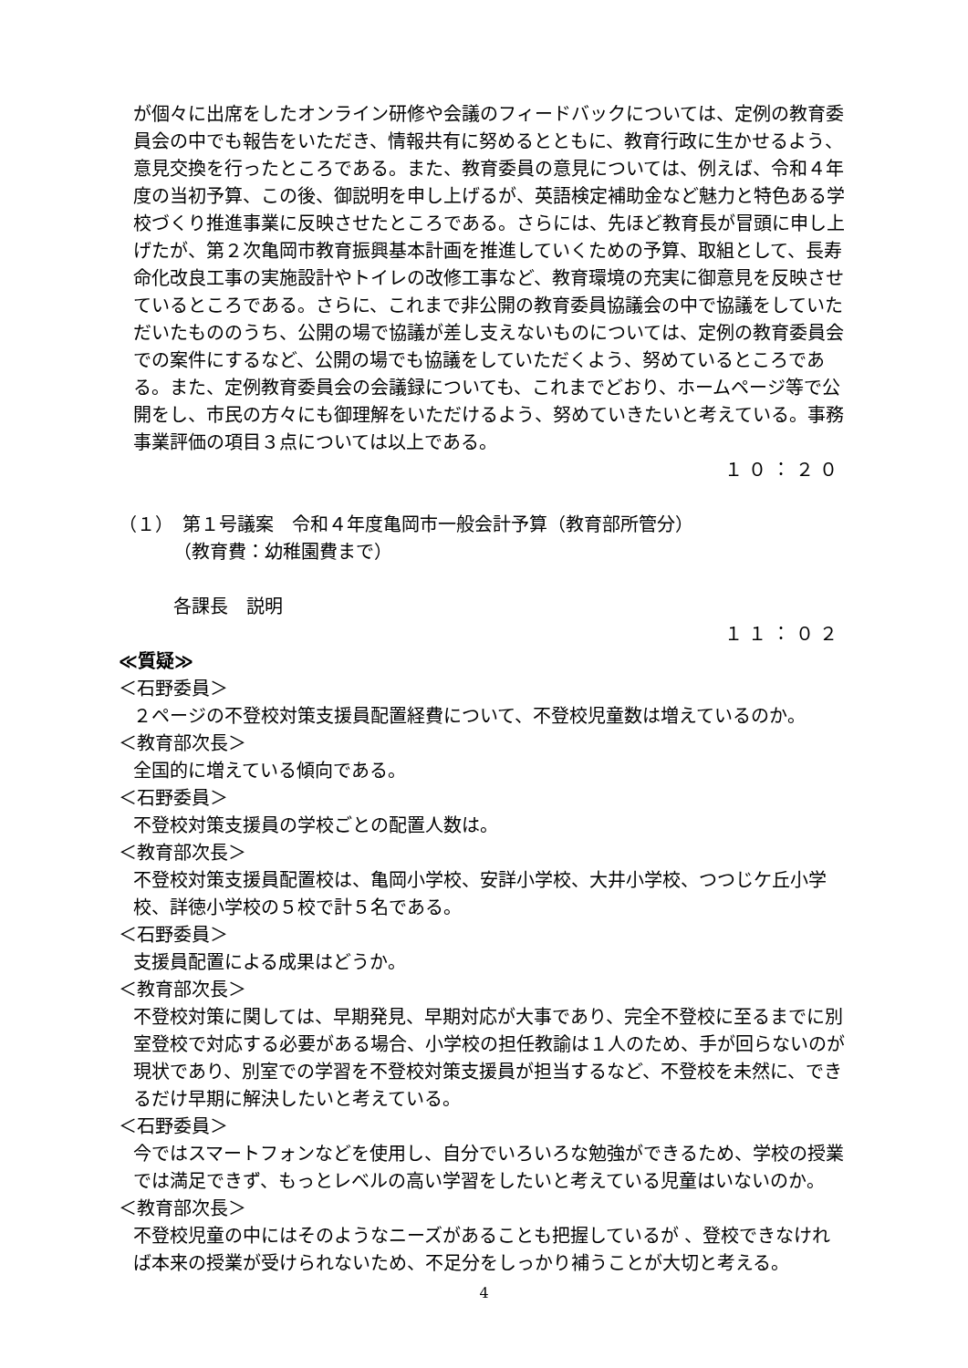が個々に出席をしたオンライン研修や会議のフィードバックについては、定例の教育委員会の中でも報告をいただき、情報共有に努めるとともに、教育行政に生かせるよう、意見交換を行ったところである。また、教育委員の意見については、例えば、令和４年度の当初予算、この後、御説明を申し上げるが、英語検定補助金など魅力と特色ある学校づくり推進事業に反映させたところである。さらには、先ほど教育長が冒頭に申し上げたが、第２次亀岡市教育振興基本計画を推進していくための予算、取組として、長寿命化改良工事の実施設計やトイレの改修工事など、教育環境の充実に御意見を反映させているところである。さらに、これまで非公開の教育委員協議会の中で協議をしていただいたもののうち、公開の場で協議が差し支えないものについては、定例の教育委員会での案件にするなど、公開の場でも協議をしていただくよう、努めているところである。また、定例教育委員会の会議録についても、これまでどおり、ホームページ等で公開をし、市民の方々にも御理解をいただけるよう、努めていきたいと考えている。事務事業評価の項目３点については以上である。
１０：２０
（１）　第１号議案　令和４年度亀岡市一般会計予算（教育部所管分）
（教育費：幼稚園費まで）
各課長　説明
１１：０２
≪質疑≫
＜石野委員＞
２ページの不登校対策支援員配置経費について、不登校児童数は増えているのか。
＜教育部次長＞
全国的に増えている傾向である。
＜石野委員＞
不登校対策支援員の学校ごとの配置人数は。
＜教育部次長＞
不登校対策支援員配置校は、亀岡小学校、安詳小学校、大井小学校、つつじケ丘小学校、詳徳小学校の５校で計５名である。
＜石野委員＞
支援員配置による成果はどうか。
＜教育部次長＞
不登校対策に関しては、早期発見、早期対応が大事であり、完全不登校に至るまでに別室登校で対応する必要がある場合、小学校の担任教諭は１人のため、手が回らないのが現状であり、別室での学習を不登校対策支援員が担当するなど、不登校を未然に、できるだけ早期に解決したいと考えている。
＜石野委員＞
今ではスマートフォンなどを使用し、自分でいろいろな勉強ができるため、学校の授業では満足できず、もっとレベルの高い学習をしたいと考えている児童はいないのか。
＜教育部次長＞
不登校児童の中にはそのようなニーズがあることも把握しているが 、登校できなければ本来の授業が受けられないため、不足分をしっかり補うことが大切と考える。
4